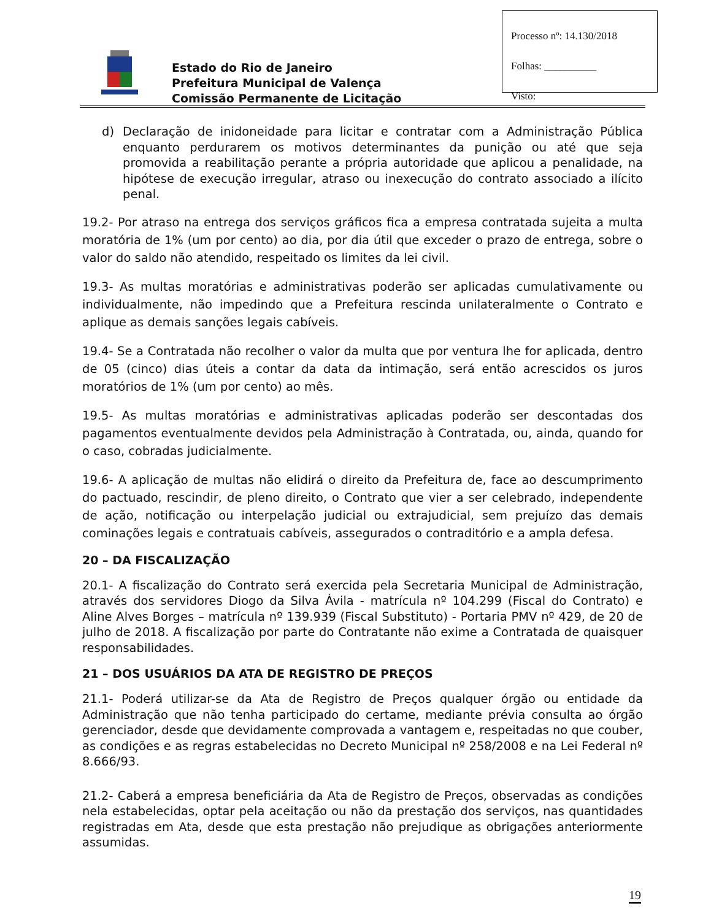Processo nº: 14.130/2018
Folhas: __________
Visto:
Estado do Rio de Janeiro
Prefeitura Municipal de Valença
Comissão Permanente de Licitação
d) Declaração de inidoneidade para licitar e contratar com a Administração Pública enquanto perdurarem os motivos determinantes da punição ou até que seja promovida a reabilitação perante a própria autoridade que aplicou a penalidade, na hipótese de execução irregular, atraso ou inexecução do contrato associado a ilícito penal.
19.2- Por atraso na entrega dos serviços gráficos fica a empresa contratada sujeita a multa moratória de 1% (um por cento) ao dia, por dia útil que exceder o prazo de entrega, sobre o valor do saldo não atendido, respeitado os limites da lei civil.
19.3- As multas moratórias e administrativas poderão ser aplicadas cumulativamente ou individualmente, não impedindo que a Prefeitura rescinda unilateralmente o Contrato e aplique as demais sanções legais cabíveis.
19.4- Se a Contratada não recolher o valor da multa que por ventura lhe for aplicada, dentro de 05 (cinco) dias úteis a contar da data da intimação, será então acrescidos os juros moratórios de 1% (um por cento) ao mês.
19.5- As multas moratórias e administrativas aplicadas poderão ser descontadas dos pagamentos eventualmente devidos pela Administração à Contratada, ou, ainda, quando for o caso, cobradas judicialmente.
19.6- A aplicação de multas não elidirá o direito da Prefeitura de, face ao descumprimento do pactuado, rescindir, de pleno direito, o Contrato que vier a ser celebrado, independente de ação, notificação ou interpelação judicial ou extrajudicial, sem prejuízo das demais cominações legais e contratuais cabíveis, assegurados o contraditório e a ampla defesa.
20 – DA FISCALIZAÇÃO
20.1- A fiscalização do Contrato será exercida pela Secretaria Municipal de Administração, através dos servidores Diogo da Silva Ávila - matrícula nº 104.299 (Fiscal do Contrato) e Aline Alves Borges – matrícula nº 139.939 (Fiscal Substituto) - Portaria PMV nº 429, de 20 de julho de 2018. A fiscalização por parte do Contratante não exime a Contratada de quaisquer responsabilidades.
21 – DOS USUÁRIOS DA ATA DE REGISTRO DE PREÇOS
21.1- Poderá utilizar-se da Ata de Registro de Preços qualquer órgão ou entidade da Administração que não tenha participado do certame, mediante prévia consulta ao órgão gerenciador, desde que devidamente comprovada a vantagem e, respeitadas no que couber, as condições e as regras estabelecidas no Decreto Municipal nº 258/2008 e na Lei Federal nº 8.666/93.
21.2- Caberá a empresa beneficiária da Ata de Registro de Preços, observadas as condições nela estabelecidas, optar pela aceitação ou não da prestação dos serviços, nas quantidades registradas em Ata, desde que esta prestação não prejudique as obrigações anteriormente assumidas.
19